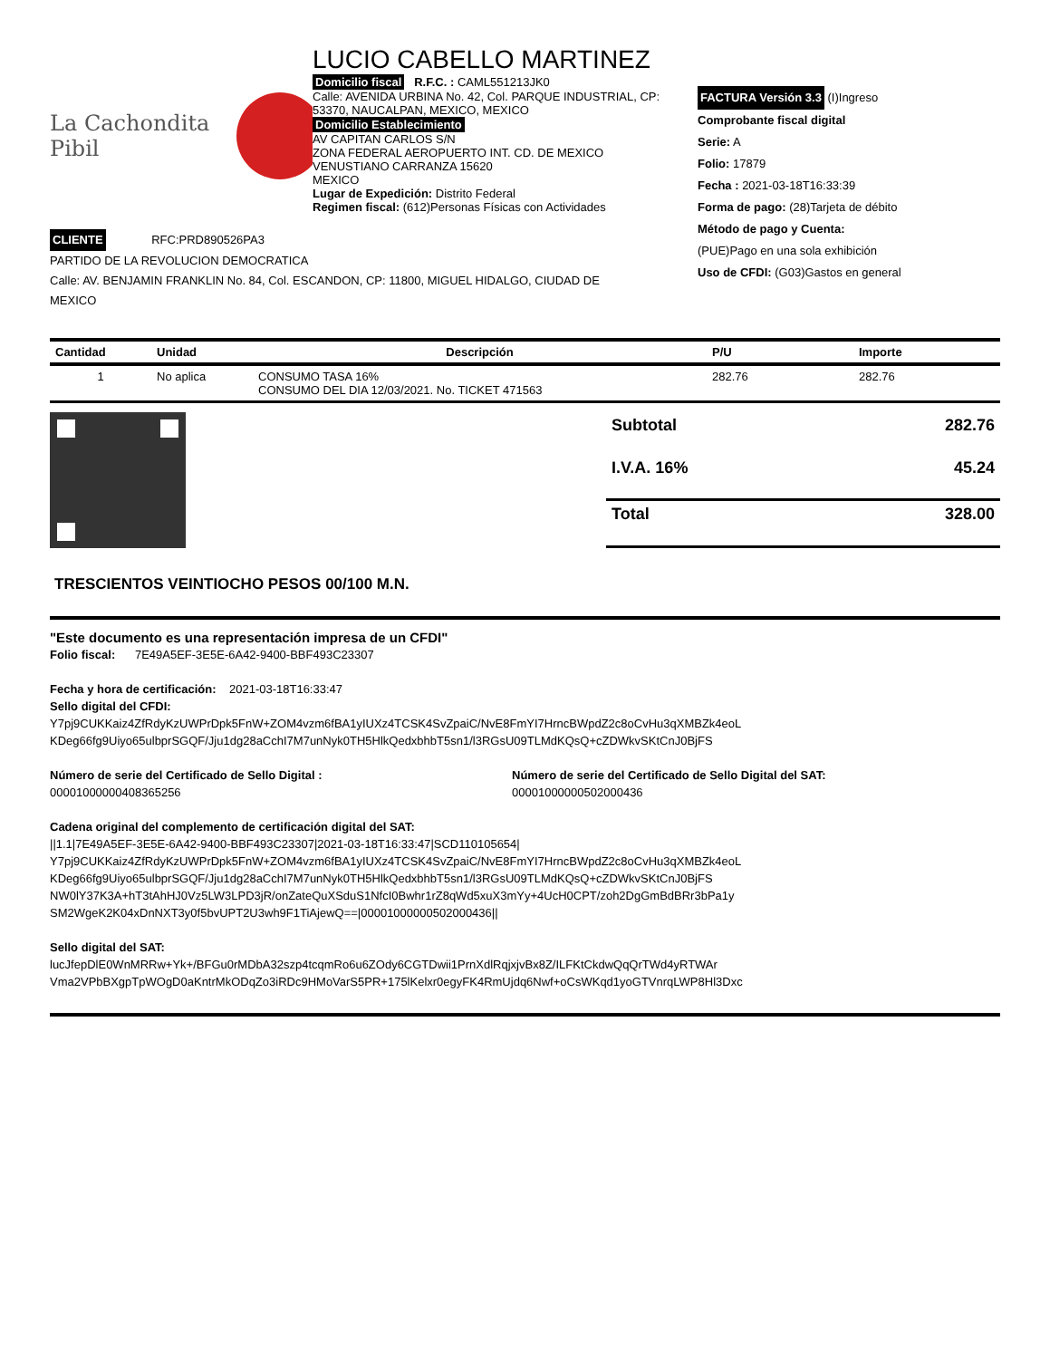La Cachondita Pibil
LUCIO CABELLO MARTINEZ
Domicilio fiscal R.F.C. : CAML551213JK0
Calle: AVENIDA URBINA No. 42, Col. PARQUE INDUSTRIAL, CP: 53370, NAUCALPAN, MEXICO, MEXICO
Domicilio Establecimiento
AV CAPITAN CARLOS S/N
ZONA FEDERAL AEROPUERTO INT. CD. DE MEXICO
VENUSTIANO CARRANZA 15620
MEXICO
Lugar de Expedición: Distrito Federal
Regimen fiscal: (612)Personas Físicas con Actividades
FACTURA Versión 3.3 (I)Ingreso
Comprobante fiscal digital
Serie: A
Folio: 17879
Fecha : 2021-03-18T16:33:39
Forma de pago: (28)Tarjeta de débito
Método de pago y Cuenta:
(PUE)Pago en una sola exhibición
Uso de CFDI: (G03)Gastos en general
CLIENTE RFC:PRD890526PA3
PARTIDO DE LA REVOLUCION DEMOCRATICA
Calle: AV. BENJAMIN FRANKLIN No. 84, Col. ESCANDON, CP: 11800, MIGUEL HIDALGO, CIUDAD DE
MEXICO
| Cantidad | Unidad | Descripción | P/U | Importe |
| --- | --- | --- | --- | --- |
| 1 | No aplica | CONSUMO TASA 16% CONSUMO DEL DIA 12/03/2021. No. TICKET 471563 | 282.76 | 282.76 |
| Subtotal | 282.76 |
| I.V.A. 16% | 45.24 |
| Total | 328.00 |
TRESCIENTOS VEINTIOCHO PESOS 00/100 M.N.
"Este documento es una representación impresa de un CFDI"
Folio fiscal: 7E49A5EF-3E5E-6A42-9400-BBF493C23307
Fecha y hora de certificación: 2021-03-18T16:33:47
Sello digital del CFDI:
Y7pj9CUKKaiz4ZfRdyKzUWPrDpk5FnW+ZOM4vzm6fBA1yIUXz4TCSK4SvZpaiC/NvE8FmYI7HrncBWpdZ2c8oCvHu3qXMBZk4eoL
KDeg66fg9Uiyo65ulbprSGQF/Jju1dg28aCchI7M7unNyk0TH5HlkQedxbhbT5sn1/l3RGsU09TLMdKQsQ+cZDWkvSKtCnJ0BjFS
Número de serie del Certificado de Sello Digital :
00001000000408365256
Número de serie del Certificado de Sello Digital del SAT:
00001000000502000436
Cadena original del complemento de certificación digital del SAT:
||1.1|7E49A5EF-3E5E-6A42-9400-BBF493C23307|2021-03-18T16:33:47|SCD110105654|
Y7pj9CUKKaiz4ZfRdyKzUWPrDpk5FnW+ZOM4vzm6fBA1yIUXz4TCSK4SvZpaiC/NvE8FmYI7HrncBWpdZ2c8oCvHu3qXMBZk4eoL
KDeg66fg9Uiyo65ulbprSGQF/Jju1dg28aCchI7M7unNyk0TH5HlkQedxbhbT5sn1/l3RGsU09TLMdKQsQ+cZDWkvSKtCnJ0BjFS
NW0lY37K3A+hT3tAhHJ0Vz5LW3LPD3jR/onZateQuXSduS1NfcI0Bwhr1rZ8qWd5xuX3mYy+4UcH0CPT/zoh2DgGmBdBRr3bPa1y
SM2WgeK2K04xDnNXT3y0f5bvUPT2U3wh9F1TiAjewQ==|00001000000502000436||
Sello digital del SAT:
lucJfepDlE0WnMRRw+Yk+/BFGu0rMDbA32szp4tcqmRo6u6ZOdy6CGTDwii1PrnXdlRqjxjvBx8Z/ILFKtCkdwQqQrTWd4yRTWAr
Vma2VPbBXgpTpWOgD0aKntrMkODqZo3iRDc9HMoVarS5PR+175lKelxr0egyFK4RmUjdq6Nwf+oCsWKqd1yoGTVnrqLWP8Hl3Dxc